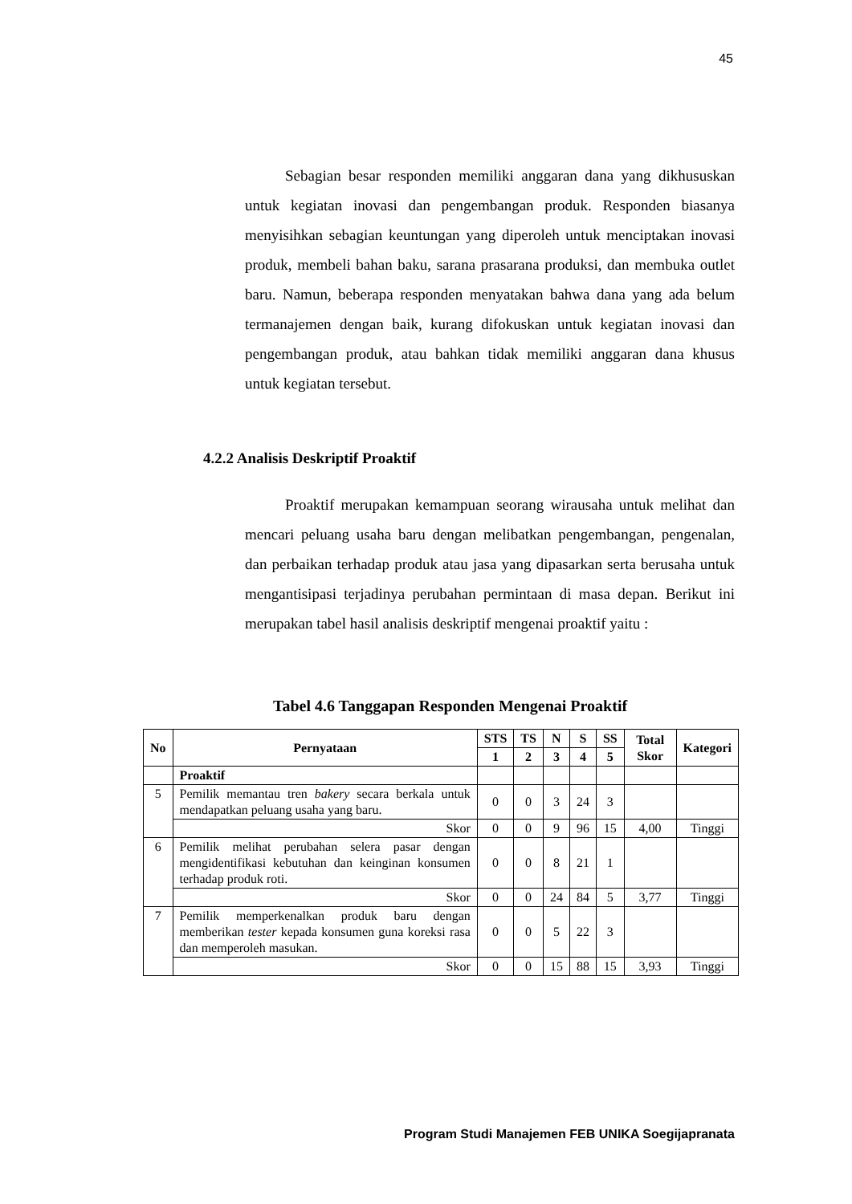45
Sebagian besar responden memiliki anggaran dana yang dikhususkan untuk kegiatan inovasi dan pengembangan produk. Responden biasanya menyisihkan sebagian keuntungan yang diperoleh untuk menciptakan inovasi produk, membeli bahan baku, sarana prasarana produksi, dan membuka outlet baru. Namun, beberapa responden menyatakan bahwa dana yang ada belum termanajemen dengan baik, kurang difokuskan untuk kegiatan inovasi dan pengembangan produk, atau bahkan tidak memiliki anggaran dana khusus untuk kegiatan tersebut.
4.2.2 Analisis Deskriptif Proaktif
Proaktif merupakan kemampuan seorang wirausaha untuk melihat dan mencari peluang usaha baru dengan melibatkan pengembangan, pengenalan, dan perbaikan terhadap produk atau jasa yang dipasarkan serta berusaha untuk mengantisipasi terjadinya perubahan permintaan di masa depan. Berikut ini merupakan tabel hasil analisis deskriptif mengenai proaktif yaitu :
Tabel 4.6 Tanggapan Responden Mengenai Proaktif
| No | Pernyataan | STS | TS | N | S | SS | Total Skor | Kategori |
| --- | --- | --- | --- | --- | --- | --- | --- | --- |
| | | 1 | 2 | 3 | 4 | 5 | | |
| | Proaktif | | | | | | | |
| 5 | Pemilik memantau tren bakery secara berkala untuk mendapatkan peluang usaha yang baru. | 0 | 0 | 3 | 24 | 3 | | |
| | Skor | 0 | 0 | 9 | 96 | 15 | 4,00 | Tinggi |
| 6 | Pemilik melihat perubahan selera pasar dengan mengidentifikasi kebutuhan dan keinginan konsumen terhadap produk roti. | 0 | 0 | 8 | 21 | 1 | | |
| | Skor | 0 | 0 | 24 | 84 | 5 | 3,77 | Tinggi |
| 7 | Pemilik memperkenalkan produk baru dengan memberikan tester kepada konsumen guna koreksi rasa dan memperoleh masukan. | 0 | 0 | 5 | 22 | 3 | | |
| | Skor | 0 | 0 | 15 | 88 | 15 | 3,93 | Tinggi |
Program Studi Manajemen FEB UNIKA Soegijapranata